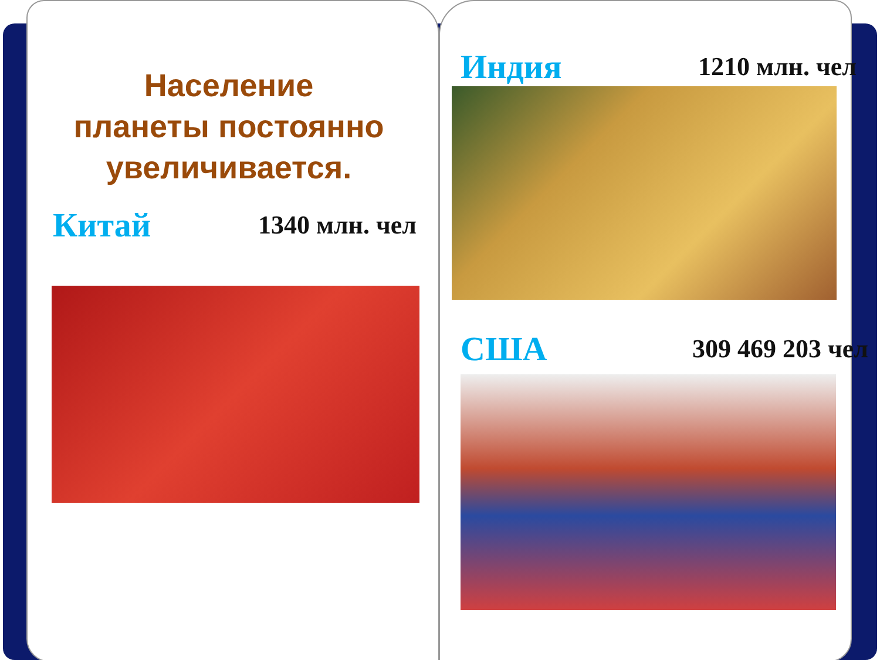Население
планеты постоянно
увеличивается.
Китай 1340 млн. чел
Индия 1210 млн. чел
США 309 469 203 чел